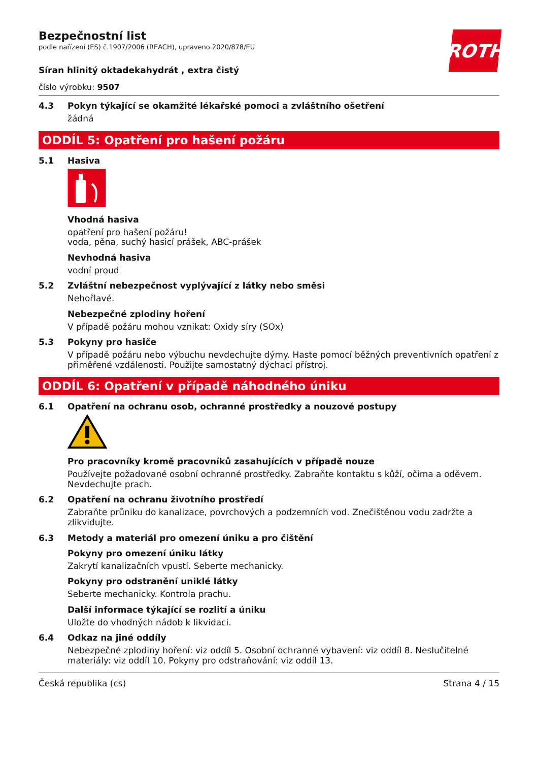ROTH
Bezpečnostní list
podle nařízení (ES) č.1907/2006 (REACH), upraveno 2020/878/EU
Síran hlinitý oktadekahydrát , extra čistý
číslo výrobku: 9507
4.3 Pokyn týkající se okamžité lékařské pomoci a zvláštního ošetření
žádná
ODDÍL 5: Opatření pro hašení požáru
5.1 Hasiva
Vhodná hasiva
opatření pro hašení požáru!
voda, pěna, suchý hasicí prášek, ABC-prášek
Nevhodná hasiva
vodní proud
5.2 Zvláštní nebezpečnost vyplývající z látky nebo směsi
Nehořlavé.
Nebezpečné zplodiny hoření
V případě požáru mohou vznikat: Oxidy síry (SOx)
5.3 Pokyny pro hasiče
V případě požáru nebo výbuchu nevdechujte dýmy. Haste pomocí běžných preventivních opatření z přiměřené vzdálenosti. Použijte samostatný dýchací přístroj.
ODDÍL 6: Opatření v případě náhodného úniku
6.1 Opatření na ochranu osob, ochranné prostředky a nouzové postupy
Pro pracovníky kromě pracovníků zasahujících v případě nouze
Používejte požadované osobní ochranné prostředky. Zabraňte kontaktu s kůží, očima a oděvem. Nevdechujte prach.
6.2 Opatření na ochranu životního prostředí
Zabraňte průniku do kanalizace, povrchových a podzemních vod. Znečištěnou vodu zadržte a zlikvidujte.
6.3 Metody a materiál pro omezení úniku a pro čištění
Pokyny pro omezení úniku látky
Zakrytí kanalizačních vpustí. Seberte mechanicky.
Pokyny pro odstranění uniklé látky
Seberte mechanicky. Kontrola prachu.
Další informace týkající se rozlití a úniku
Uložte do vhodných nádob k likvidaci.
6.4 Odkaz na jiné oddíly
Nebezpečné zplodiny hoření: viz oddíl 5. Osobní ochranné vybavení: viz oddíl 8. Neslučitelné materiály: viz oddíl 10. Pokyny pro odstraňování: viz oddíl 13.
Česká republika (cs) Strana 4 / 15